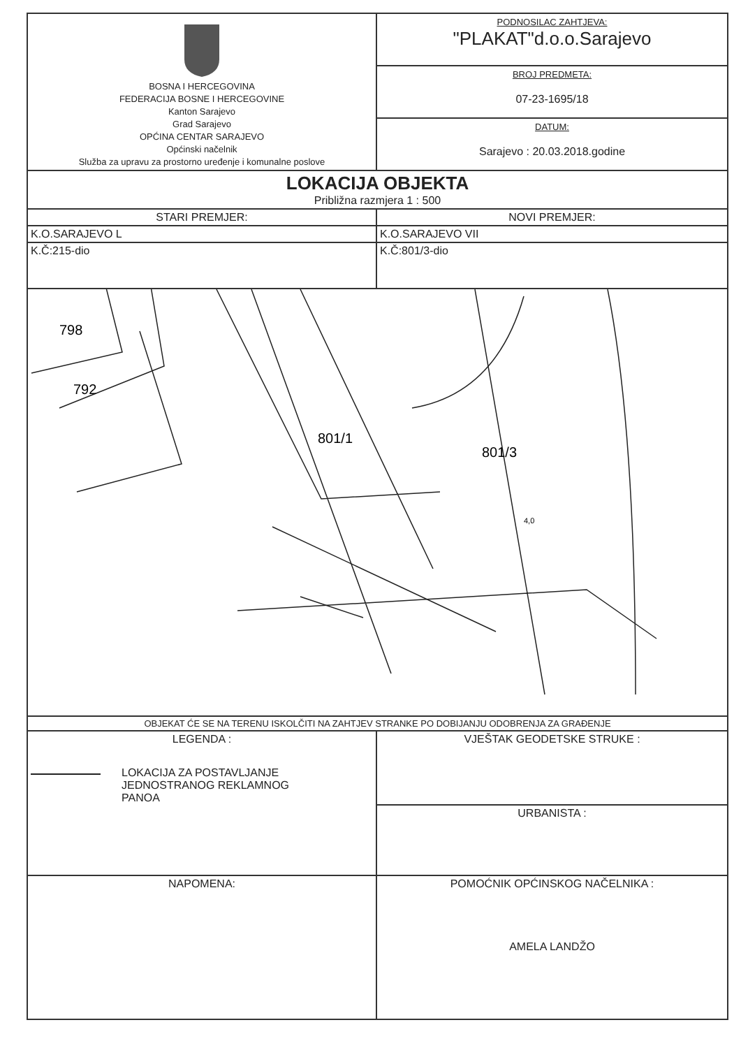| BOSNA I HERCEGOVINA FEDERACIJA BOSNE I HERCEGOVINE Kanton Sarajevo Grad Sarajevo OPĆINA CENTAR SARAJEVO Općinski načelnik Služba za upravu za prostorno uređenje i komunalne poslove | PODNOSILAC ZAHTJEVA: "PLAKAT"d.o.o.Sarajevo |
| | BROJ PREDMETA: 07-23-1695/18 |
| | DATUM: Sarajevo : 20.03.2018.godine |
| LOKACIJA OBJEKTA Približna razmjera 1 : 500 | |
| STARI PREMJER: | NOVI PREMJER: |
| K.O.SARAJEVO L | K.O.SARAJEVO VII |
| K.Č:215-dio | K.Č:801/3-dio |
| 798 792 801/1 801/3 4,0 | |
| OBJEKAT ĆE SE NA TERENU ISKOLČITI NA ZAHTJEV STRANKE PO DOBIJANJU ODOBRENJA ZA GRAĐENJE | |
| LEGENDA : LOKACIJA ZA POSTAVLJANJE JEDNOSTRANOG REKLAMNOG PANOA | VJEŠTAK GEODETSKE STRUKE : |
| | URBANISTA : |
| NAPOMENA: | POMOĆNIK OPĆINSKOG NAČELNIKA : AMELA LANDŽO |